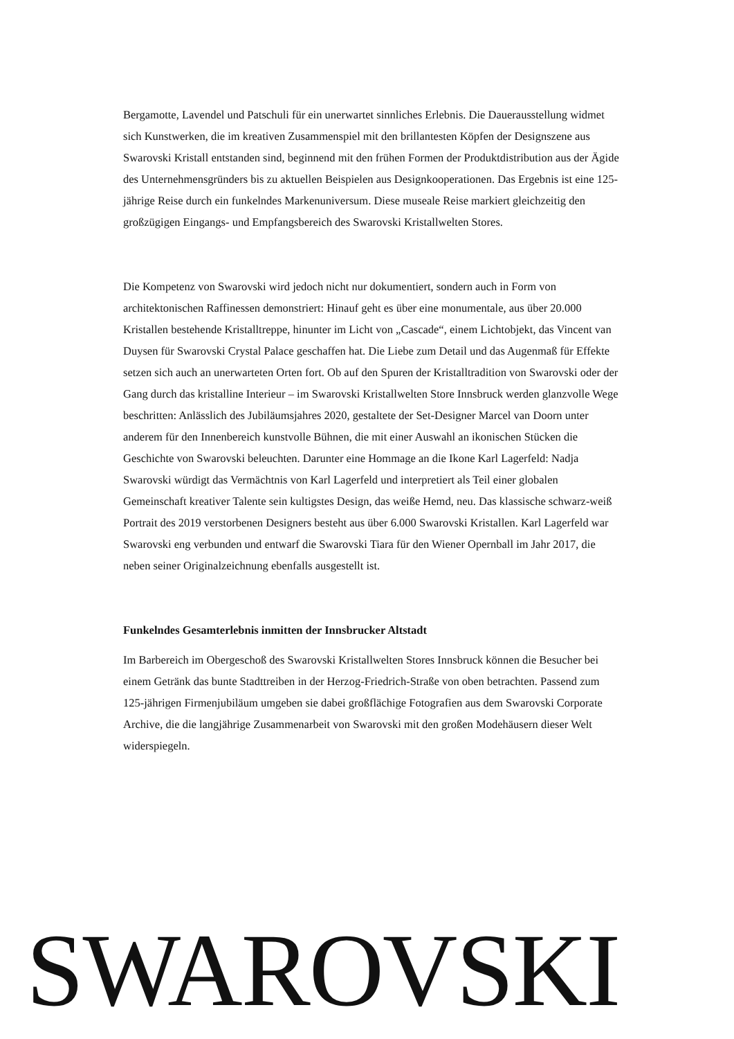Bergamotte, Lavendel und Patschuli für ein unerwartet sinnliches Erlebnis. Die Dauerausstellung widmet sich Kunstwerken, die im kreativen Zusammenspiel mit den brillantesten Köpfen der Designszene aus Swarovski Kristall entstanden sind, beginnend mit den frühen Formen der Produktdistribution aus der Ägide des Unternehmensgründers bis zu aktuellen Beispielen aus Designkooperationen. Das Ergebnis ist eine 125-jährige Reise durch ein funkelndes Markenuniversum. Diese museale Reise markiert gleichzeitig den großzügigen Eingangs- und Empfangsbereich des Swarovski Kristallwelten Stores.
Die Kompetenz von Swarovski wird jedoch nicht nur dokumentiert, sondern auch in Form von architektonischen Raffinessen demonstriert: Hinauf geht es über eine monumentale, aus über 20.000 Kristallen bestehende Kristalltreppe, hinunter im Licht von „Cascade“, einem Lichtobjekt, das Vincent van Duysen für Swarovski Crystal Palace geschaffen hat. Die Liebe zum Detail und das Augenmaß für Effekte setzen sich auch an unerwarteten Orten fort. Ob auf den Spuren der Kristalltradition von Swarovski oder der Gang durch das kristalline Interieur – im Swarovski Kristallwelten Store Innsbruck werden glanzvolle Wege beschritten: Anlässlich des Jubiläumsjahres 2020, gestaltete der Set-Designer Marcel van Doorn unter anderem für den Innenbereich kunstvolle Bühnen, die mit einer Auswahl an ikonischen Stücken die Geschichte von Swarovski beleuchten. Darunter eine Hommage an die Ikone Karl Lagerfeld: Nadja Swarovski würdigt das Vermächtnis von Karl Lagerfeld und interpretiert als Teil einer globalen Gemeinschaft kreativer Talente sein kultigstes Design, das weiße Hemd, neu. Das klassische schwarz-weiß Portrait des 2019 verstorbenen Designers besteht aus über 6.000 Swarovski Kristallen. Karl Lagerfeld war Swarovski eng verbunden und entwarf die Swarovski Tiara für den Wiener Opernball im Jahr 2017, die neben seiner Originalzeichnung ebenfalls ausgestellt ist.
Funkelndes Gesamterlebnis inmitten der Innsbrucker Altstadt
Im Barbereich im Obergeschoß des Swarovski Kristallwelten Stores Innsbruck können die Besucher bei einem Getränk das bunte Stadttreiben in der Herzog-Friedrich-Straße von oben betrachten. Passend zum 125-jährigen Firmenjubiläum umgeben sie dabei großflächige Fotografien aus dem Swarovski Corporate Archive, die die langjährige Zusammenarbeit von Swarovski mit den großen Modehäusern dieser Welt widerspiegeln.
SWAROVSKI